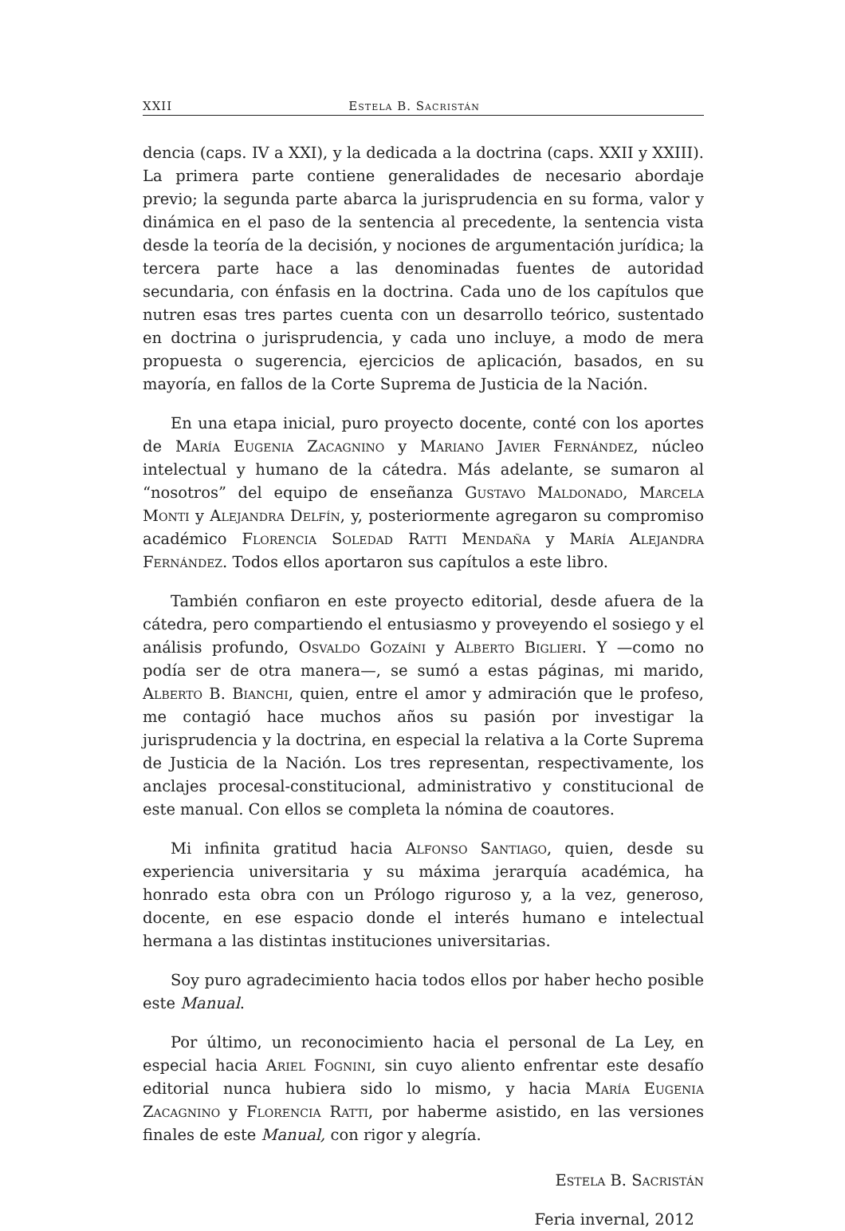XXII Estela B. Sacristán
dencia (caps. IV a XXI), y la dedicada a la doctrina (caps. XXII y XXIII). La primera parte contiene generalidades de necesario abordaje previo; la segunda parte abarca la jurisprudencia en su forma, valor y dinámica en el paso de la sentencia al precedente, la sentencia vista desde la teoría de la decisión, y nociones de argumentación jurídica; la tercera parte hace a las denominadas fuentes de autoridad secundaria, con énfasis en la doctrina. Cada uno de los capítulos que nutren esas tres partes cuenta con un desarrollo teórico, sustentado en doctrina o jurisprudencia, y cada uno incluye, a modo de mera propuesta o sugerencia, ejercicios de aplicación, basados, en su mayoría, en fallos de la Corte Suprema de Justicia de la Nación.
En una etapa inicial, puro proyecto docente, conté con los aportes de María Eugenia Zacagnino y Mariano Javier Fernández, núcleo intelectual y humano de la cátedra. Más adelante, se sumaron al “nosotros” del equipo de enseñanza Gustavo Maldonado, Marcela Monti y Alejandra Delfín, y, posteriormente agregaron su compromiso académico Florencia Soledad Ratti Mendaña y María Alejandra Fernández. Todos ellos aportaron sus capítulos a este libro.
También confiaron en este proyecto editorial, desde afuera de la cátedra, pero compartiendo el entusiasmo y proveyendo el sosiego y el análisis profundo, Osvaldo Gozaíni y Alberto Biglieri. Y —como no podía ser de otra manera—, se sumó a estas páginas, mi marido, Alberto B. Bianchi, quien, entre el amor y admiración que le profeso, me contagió hace muchos años su pasión por investigar la jurisprudencia y la doctrina, en especial la relativa a la Corte Suprema de Justicia de la Nación. Los tres representan, respectivamente, los anclajes procesal-constitucional, administrativo y constitucional de este manual. Con ellos se completa la nómina de coautores.
Mi infinita gratitud hacia Alfonso Santiago, quien, desde su experiencia universitaria y su máxima jerarquía académica, ha honrado esta obra con un Prólogo riguroso y, a la vez, generoso, docente, en ese espacio donde el interés humano e intelectual hermana a las distintas instituciones universitarias.
Soy puro agradecimiento hacia todos ellos por haber hecho posible este Manual.
Por último, un reconocimiento hacia el personal de La Ley, en especial hacia Ariel Fognini, sin cuyo aliento enfrentar este desafío editorial nunca hubiera sido lo mismo, y hacia María Eugenia Zacagnino y Florencia Ratti, por haberme asistido, en las versiones finales de este Manual, con rigor y alegría.
Estela B. Sacristán
Feria invernal, 2012